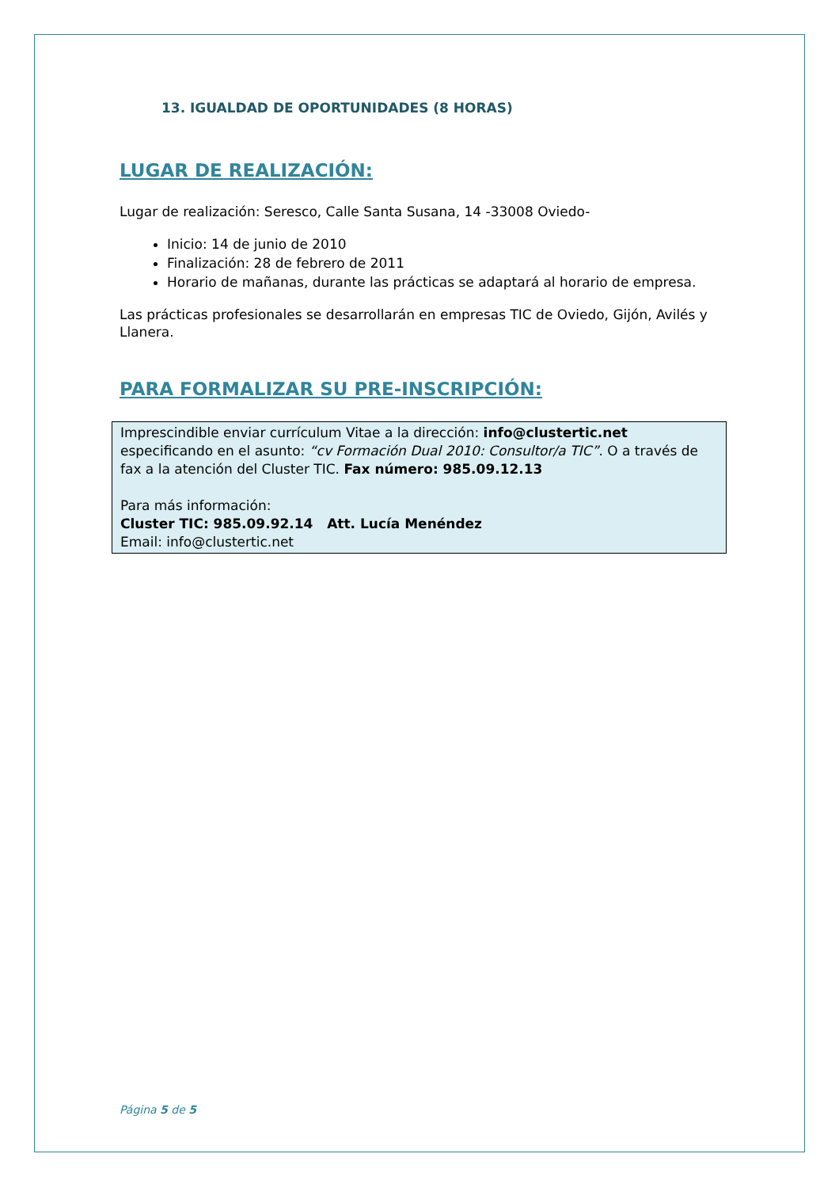13. IGUALDAD DE OPORTUNIDADES (8 HORAS)
LUGAR DE REALIZACIÓN:
Lugar de realización: Seresco, Calle Santa Susana, 14 -33008 Oviedo-
Inicio: 14 de junio de 2010
Finalización: 28 de febrero de 2011
Horario de mañanas, durante las prácticas se adaptará al horario de empresa.
Las prácticas profesionales se desarrollarán en empresas TIC de Oviedo, Gijón, Avilés y Llanera.
PARA FORMALIZAR SU PRE-INSCRIPCIÓN:
Imprescindible enviar currículum Vitae a la dirección: info@clustertic.net especificando en el asunto: “cv Formación Dual 2010: Consultor/a TIC”. O a través de fax a la atención del Cluster TIC. Fax número: 985.09.12.13
Para más información:
Cluster TIC: 985.09.92.14 Att. Lucía Menéndez
Email: info@clustertic.net
Página 5 de 5